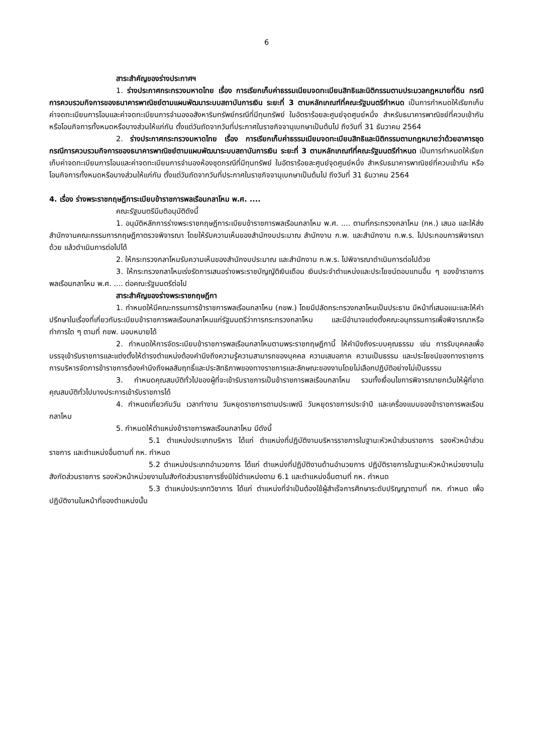6
สาระสำคัญของร่างประกาศฯ
1. ร่างประกาศกระทรวงมหาดไทย เรื่อง การเรียกเก็บค่าธรรมเนียมจดทะเบียนสิทธิและนิติกรรมตามประมวลกฎหมายที่ดิน กรณีการควบรวมกิจการของธนาคารพาณิชย์ตามแผนพัฒนาระบบสถาบันการเงิน ระยะที่ 3 ตามหลักเกณฑ์ที่คณะรัฐมนตรีกำหนด เป็นการกำหนดให้เรียกเก็บค่าจดทะเบียนการโอนและค่าจดทะเบียนการจำนองอสังหาริมทรัพย์กรณีที่มีทุนทรัพย์ ในอัตราร้อยละศูนย์จุดศูนย์หนึ่ง สำหรับธนาคารพาณิชย์ที่ควบเข้ากันหรือโอนกิจการทั้งหมดหรือบางส่วนให้แก่กัน ตั้งแต่วันถัดจากวันที่ประกาศในราชกิจจานุเบกษาเป็นต้นไป ถึงวันที่ 31 ธันวาคม 2564
2. ร่างประกาศกระทรวงมหาดไทย เรื่อง การเรียกเก็บค่าธรรมเนียมจดทะเบียนสิทธิและนิติกรรมตามกฎหมายว่าด้วยอาคารชุด กรณีการควบรวมกิจการของธนาคารพาณิชย์ตามแผนพัฒนาระบบสถาบันการเงิน ระยะที่ 3 ตามหลักเกณฑ์ที่คณะรัฐมนตรีกำหนด เป็นการกำหนดให้เรียกเก็บค่าจดทะเบียนการโอนและค่าจดทะเบียนการจำนองห้องชุดกรณีที่มีทุนทรัพย์ ในอัตราร้อยละศูนย์จุดศูนย์หนึ่ง สำหรับธนาคารพาณิชย์ที่ควบเข้ากัน หรือโอนกิจการทั้งหมดหรือบางส่วนให้แก่กัน ตั้งแต่วันถัดจากวันที่ประกาศในราชกิจจานุเบกษาเป็นต้นไป ถึงวันที่ 31 ธันวาคม 2564
4. เรื่อง ร่างพระราชกฤษฎีการะเบียบข้าราชการพลเรือนกลาโหม พ.ศ. ....
คณะรัฐมนตรีมีมติอนุมัติดังนี้
1. อนุมัติหลักการร่างพระราชกฤษฎีการะเบียบข้าราชการพลเรือนกลาโหม พ.ศ. .... ตามที่กระทรวงกลาโหม (กห.) เสนอ และให้ส่งสำนักงานคณะกรรมการกฤษฎีกาตรวจพิจารณา โดยให้รับความเห็นของสำนักงบประมาณ สำนักงาน ก.พ. และสำนักงาน ก.พ.ร. ไปประกอบการพิจารณาด้วย แล้วดำเนินการต่อไปได้
2. ให้กระทรวงกลาโหมรับความเห็นของสำนักงบประมาณ และสำนักงาน ก.พ.ร. ไปพิจารณาดำเนินการต่อไปด้วย
3. ให้กระทรวงกลาโหมเร่งรัดการเสนอร่างพระราชบัญญัติเงินเดือน เงินประจำตำแหน่งและประโยชน์ตอบแทนอื่น ๆ ของข้าราชการพลเรือนกลาโหม พ.ศ. .... ต่อคณะรัฐมนตรีต่อไป
สาระสำคัญของร่างพระราชกฤษฎีกา
1. กำหนดให้มีคณะกรรมการข้าราชการพลเรือนกลาโหม (กขพ.) โดยมีปลัดกระทรวงกลาโหมเป็นประธาน มีหน้าที่เสนอแนะและให้คำปรึกษาในเรื่องที่เกี่ยวกับระเบียบข้าราชการพลเรือนกลาโหมแก่รัฐมนตรีว่าการกระทรวงกลาโหม และมีอำนาจแต่งตั้งคณะอนุกรรมการเพื่อพิจารณาหรือทำการใด ๆ ตามที่ กขพ. มอบหมายได้
2. กำหนดให้การจัดระเบียบข้าราชการพลเรือนกลาโหมตามพระราชกฤษฎีกานี้ ให้คำนึงถึงระบบคุณธรรม เช่น การรับบุคคลเพื่อบรรจุเข้ารับราชการและแต่งตั้งให้ดำรงตำแหน่งต้องคำนึงถึงความรู้ความสามารถของบุคคล ความเสมอภาค ความเป็นธรรม และประโยชน์ของทางราชการ การบริหารจัดการข้าราชการต้องคำนึงถึงผลสัมฤทธิ์และประสิทธิภาพของทางราชการและลักษณะของงานโดยไม่เลือกปฏิบัติอย่างไม่เป็นธรรม
3. กำหนดคุณสมบัติทั่วไปของผู้ที่จะเข้ารับราชการเป็นข้าราชการพลเรือนกลาโหม รวมทั้งเงื่อนไขการพิจารณายกเว้นให้ผู้ที่ขาดคุณสมบัติทั่วไปบางประการเข้ารับราชการได้
4. กำหนดเกี่ยวกับวัน เวลาทำงาน วันหยุดราชการตามประเพณี วันหยุดราชการประจำปี และเครื่องแบบของข้าราชการพลเรือนกลาโหม
5. กำหนดให้ตำแหน่งข้าราชการพลเรือนกลาโหม มีดังนี้
5.1 ตำแหน่งประเภทบริหาร ได้แก่ ตำแหน่งที่ปฏิบัติงานบริหารราชการในฐานะหัวหน้าส่วนราชการ รองหัวหน้าส่วนราชการ และตำแหน่งอื่นตามที่ กห. กำหนด
5.2 ตำแหน่งประเภทอำนวยการ ได้แก่ ตำแหน่งที่ปฏิบัติงานด้านอำนวยการ ปฏิบัติราชการในฐานะหัวหน้าหน่วยงานในสังกัดส่วนราชการ รองหัวหน้าหน่วยงานในสังกัดส่วนราชการซึ่งมิใช่ตำแหน่งตาม 6.1 และตำแหน่งอื่นตามที่ กห. กำหนด
5.3 ตำแหน่งประเภทวิชาการ ได้แก่ ตำแหน่งที่จำเป็นต้องใช้ผู้สำเร็จการศึกษาระดับปริญญาตามที่ กห. กำหนด เพื่อปฏิบัติงานในหน้าที่ของตำแหน่งนั้น